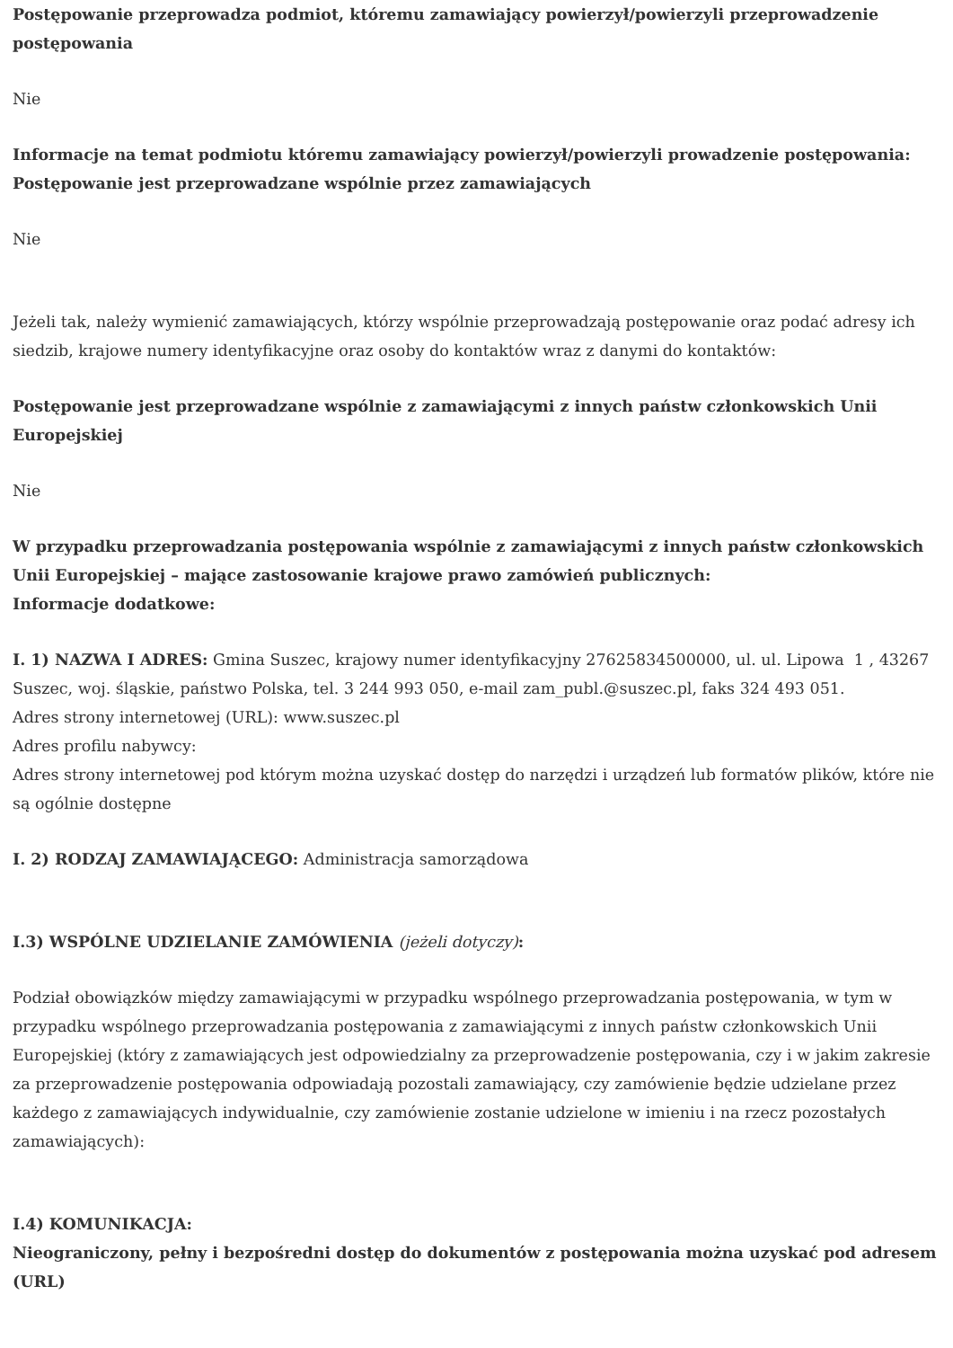Postępowanie przeprowadza podmiot, któremu zamawiający powierzył/powierzyli przeprowadzenie postępowania
Nie
Informacje na temat podmiotu któremu zamawiający powierzył/powierzyli prowadzenie postępowania:
Postępowanie jest przeprowadzane wspólnie przez zamawiających
Nie
Jeżeli tak, należy wymienić zamawiających, którzy wspólnie przeprowadzają postępowanie oraz podać adresy ich siedzib, krajowe numery identyfikacyjne oraz osoby do kontaktów wraz z danymi do kontaktów:
Postępowanie jest przeprowadzane wspólnie z zamawiającymi z innych państw członkowskich Unii Europejskiej
Nie
W przypadku przeprowadzania postępowania wspólnie z zamawiającymi z innych państw członkowskich Unii Europejskiej – mające zastosowanie krajowe prawo zamówień publicznych:
Informacje dodatkowe:
I. 1) NAZWA I ADRES: Gmina Suszec, krajowy numer identyfikacyjny 27625834500000, ul. ul. Lipowa 1 , 43267 Suszec, woj. śląskie, państwo Polska, tel. 3 244 993 050, e-mail zam_publ.@suszec.pl, faks 324 493 051.
Adres strony internetowej (URL): www.suszec.pl
Adres profilu nabywcy:
Adres strony internetowej pod którym można uzyskać dostęp do narzędzi i urządzeń lub formatów plików, które nie są ogólnie dostępne
I. 2) RODZAJ ZAMAWIAJĄCEGO: Administracja samorządowa
I.3) WSPÓLNE UDZIELANIE ZAMÓWIENIA (jeżeli dotyczy):
Podział obowiązków między zamawiającymi w przypadku wspólnego przeprowadzania postępowania, w tym w przypadku wspólnego przeprowadzania postępowania z zamawiającymi z innych państw członkowskich Unii Europejskiej (który z zamawiających jest odpowiedzialny za przeprowadzenie postępowania, czy i w jakim zakresie za przeprowadzenie postępowania odpowiadają pozostali zamawiający, czy zamówienie będzie udzielane przez każdego z zamawiających indywidualnie, czy zamówienie zostanie udzielone w imieniu i na rzecz pozostałych zamawiających):
I.4) KOMUNIKACJA:
Nieograniczony, pełny i bezpośredni dostęp do dokumentów z postępowania można uzyskać pod adresem (URL)